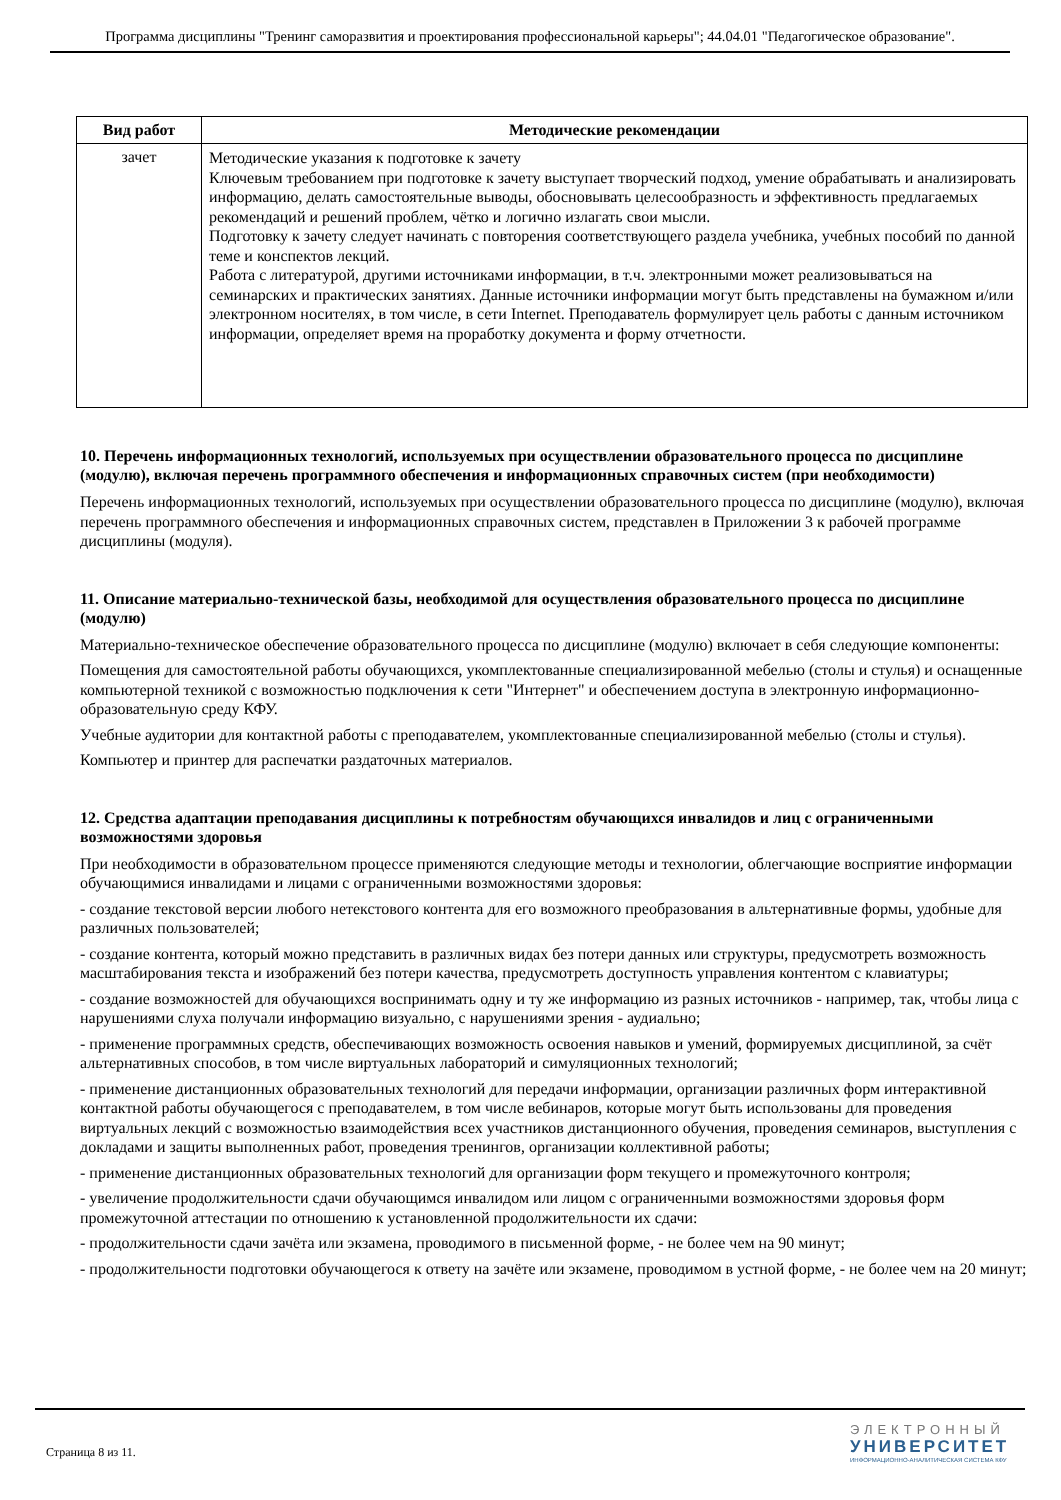Программа дисциплины "Тренинг саморазвития и проектирования профессиональной карьеры"; 44.04.01 "Педагогическое образование".
| Вид работ | Методические рекомендации |
| --- | --- |
| зачет | Методические указания к подготовке к зачету Ключевым требованием при подготовке к зачету выступает творческий подход, умение обрабатывать и анализировать информацию, делать самостоятельные выводы, обосновывать целесообразность и эффективность предлагаемых рекомендаций и решений проблем, чётко и логично излагать свои мысли. Подготовку к зачету следует начинать с повторения соответствующего раздела учебника, учебных пособий по данной теме и конспектов лекций. Работа с литературой, другими источниками информации, в т.ч. электронными может реализовываться на семинарских и практических занятиях. Данные источники информации могут быть представлены на бумажном и/или электронном носителях, в том числе, в сети Internet. Преподаватель формулирует цель работы с данным источником информации, определяет время на проработку документа и форму отчетности. |
10. Перечень информационных технологий, используемых при осуществлении образовательного процесса по дисциплине (модулю), включая перечень программного обеспечения и информационных справочных систем (при необходимости)
Перечень информационных технологий, используемых при осуществлении образовательного процесса по дисциплине (модулю), включая перечень программного обеспечения и информационных справочных систем, представлен в Приложении 3 к рабочей программе дисциплины (модуля).
11. Описание материально-технической базы, необходимой для осуществления образовательного процесса по дисциплине (модулю)
Материально-техническое обеспечение образовательного процесса по дисциплине (модулю) включает в себя следующие компоненты:
Помещения для самостоятельной работы обучающихся, укомплектованные специализированной мебелью (столы и стулья) и оснащенные компьютерной техникой с возможностью подключения к сети "Интернет" и обеспечением доступа в электронную информационно-образовательную среду КФУ.
Учебные аудитории для контактной работы с преподавателем, укомплектованные специализированной мебелью (столы и стулья).
Компьютер и принтер для распечатки раздаточных материалов.
12. Средства адаптации преподавания дисциплины к потребностям обучающихся инвалидов и лиц с ограниченными возможностями здоровья
При необходимости в образовательном процессе применяются следующие методы и технологии, облегчающие восприятие информации обучающимися инвалидами и лицами с ограниченными возможностями здоровья:
- создание текстовой версии любого нетекстового контента для его возможного преобразования в альтернативные формы, удобные для различных пользователей;
- создание контента, который можно представить в различных видах без потери данных или структуры, предусмотреть возможность масштабирования текста и изображений без потери качества, предусмотреть доступность управления контентом с клавиатуры;
- создание возможностей для обучающихся воспринимать одну и ту же информацию из разных источников - например, так, чтобы лица с нарушениями слуха получали информацию визуально, с нарушениями зрения - аудиально;
- применение программных средств, обеспечивающих возможность освоения навыков и умений, формируемых дисциплиной, за счёт альтернативных способов, в том числе виртуальных лабораторий и симуляционных технологий;
- применение дистанционных образовательных технологий для передачи информации, организации различных форм интерактивной контактной работы обучающегося с преподавателем, в том числе вебинаров, которые могут быть использованы для проведения виртуальных лекций с возможностью взаимодействия всех участников дистанционного обучения, проведения семинаров, выступления с докладами и защиты выполненных работ, проведения тренингов, организации коллективной работы;
- применение дистанционных образовательных технологий для организации форм текущего и промежуточного контроля;
- увеличение продолжительности сдачи обучающимся инвалидом или лицом с ограниченными возможностями здоровья форм промежуточной аттестации по отношению к установленной продолжительности их сдачи:
- продолжительности сдачи зачёта или экзамена, проводимого в письменной форме, - не более чем на 90 минут;
- продолжительности подготовки обучающегося к ответу на зачёте или экзамене, проводимом в устной форме, - не более чем на 20 минут;
Страница 8 из 11.
ЭЛЕКТРОННЫЙ
УНИВЕРСИТЕТ
ИНФОРМАЦИОННО-АНАЛИТИЧЕСКАЯ СИСТЕМА КФУ